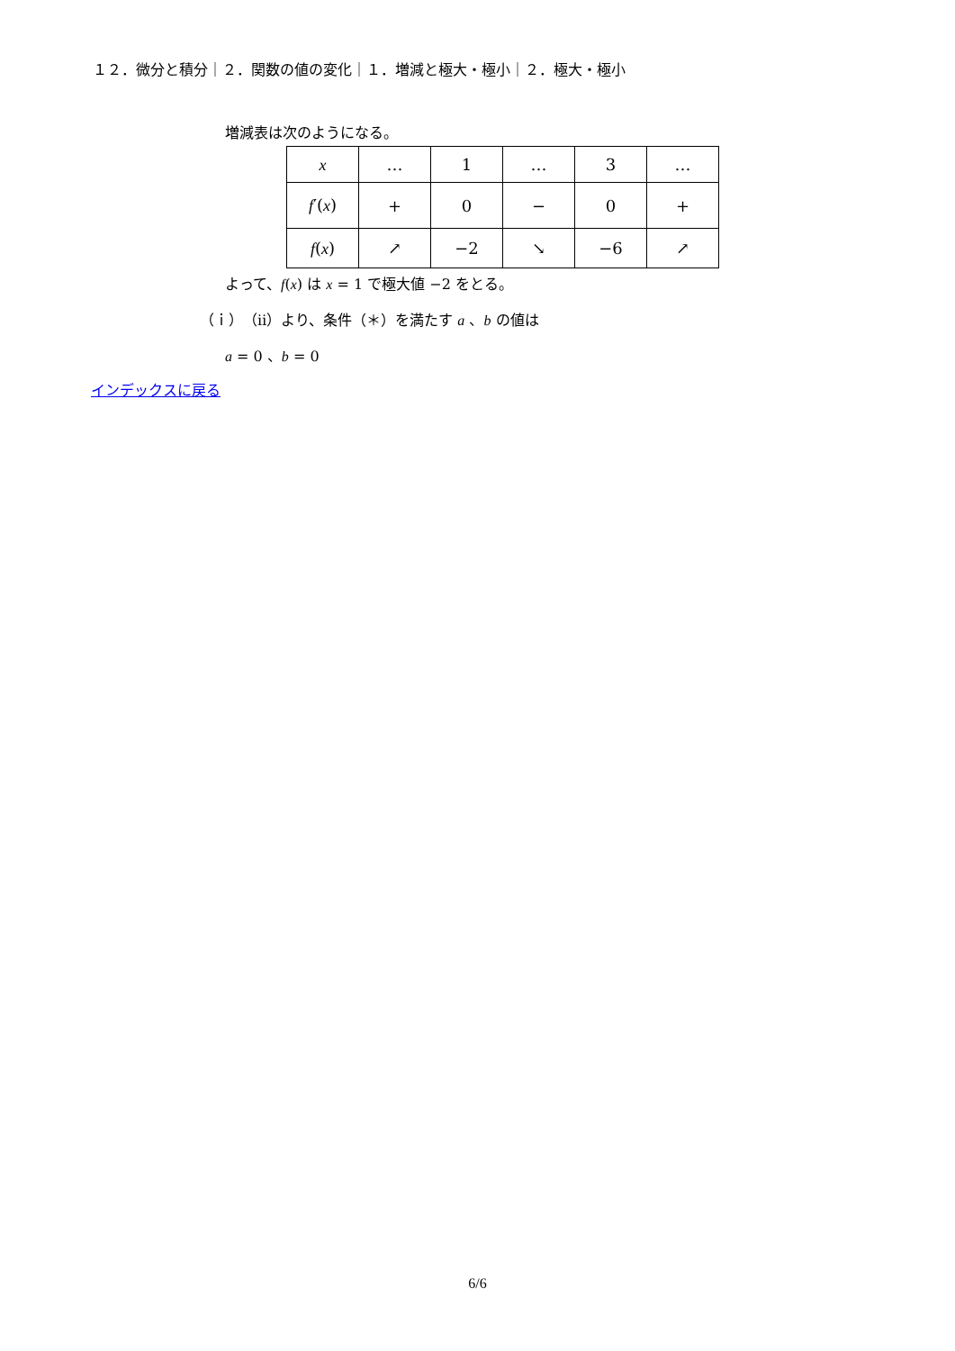１２．微分と積分｜２．関数の値の変化｜１．増減と極大・極小｜２．極大・極小
増減表は次のようになる。
| x | … | 1 | … | 3 | … |
| f ′( x ) | + | 0 | − | 0 | + |
| f ( x ) | ↗ | −2 | ↘ | −6 | ↗ |
よって、f(x) は x = 1 で極大値 −2 をとる。
（ｉ）（ⅱ）より、条件（＊）を満たす a 、b の値は
a = 0 、b = 0
インデックスに戻る
6/6